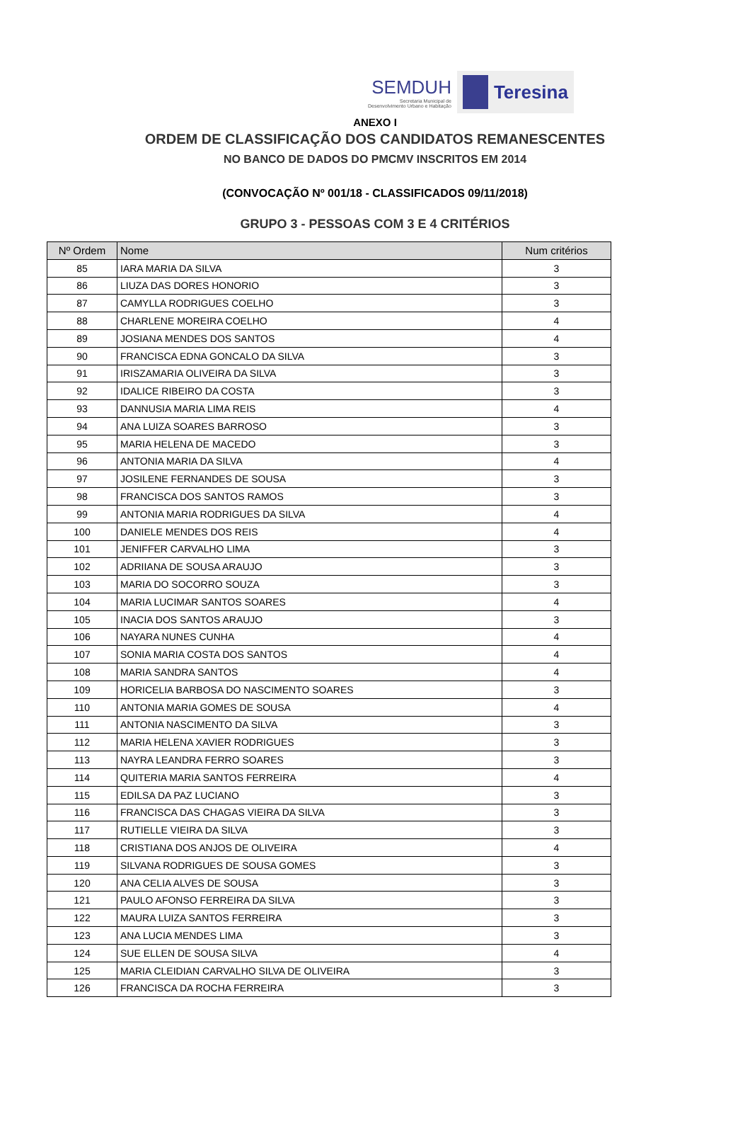SEMDUH
Secretaria Municipal de
Desenvolvimento Urbano e Habitação
Teresina
ANEXO I
ORDEM DE CLASSIFICAÇÃO DOS CANDIDATOS REMANESCENTES
NO BANCO DE DADOS DO PMCMV INSCRITOS EM 2014
(CONVOCAÇÃO Nº 001/18 - CLASSIFICADOS 09/11/2018)
GRUPO 3 - PESSOAS COM 3 E 4 CRITÉRIOS
| Nº Ordem | Nome | Num critérios |
| --- | --- | --- |
| 85 | IARA MARIA DA SILVA | 3 |
| 86 | LIUZA DAS DORES HONORIO | 3 |
| 87 | CAMYLLA RODRIGUES COELHO | 3 |
| 88 | CHARLENE MOREIRA COELHO | 4 |
| 89 | JOSIANA MENDES DOS SANTOS | 4 |
| 90 | FRANCISCA EDNA GONCALO DA SILVA | 3 |
| 91 | IRISZAMARIA OLIVEIRA DA SILVA | 3 |
| 92 | IDALICE RIBEIRO DA COSTA | 3 |
| 93 | DANNUSIA MARIA LIMA REIS | 4 |
| 94 | ANA LUIZA SOARES BARROSO | 3 |
| 95 | MARIA HELENA DE MACEDO | 3 |
| 96 | ANTONIA MARIA DA SILVA | 4 |
| 97 | JOSILENE FERNANDES DE SOUSA | 3 |
| 98 | FRANCISCA DOS SANTOS RAMOS | 3 |
| 99 | ANTONIA MARIA RODRIGUES DA SILVA | 4 |
| 100 | DANIELE MENDES DOS REIS | 4 |
| 101 | JENIFFER CARVALHO LIMA | 3 |
| 102 | ADRIIANA DE SOUSA ARAUJO | 3 |
| 103 | MARIA DO SOCORRO SOUZA | 3 |
| 104 | MARIA LUCIMAR SANTOS SOARES | 4 |
| 105 | INACIA DOS SANTOS ARAUJO | 3 |
| 106 | NAYARA NUNES CUNHA | 4 |
| 107 | SONIA MARIA COSTA DOS SANTOS | 4 |
| 108 | MARIA SANDRA SANTOS | 4 |
| 109 | HORICELIA BARBOSA DO NASCIMENTO SOARES | 3 |
| 110 | ANTONIA MARIA GOMES DE SOUSA | 4 |
| 111 | ANTONIA NASCIMENTO DA SILVA | 3 |
| 112 | MARIA HELENA XAVIER RODRIGUES | 3 |
| 113 | NAYRA LEANDRA FERRO SOARES | 3 |
| 114 | QUITERIA MARIA SANTOS FERREIRA | 4 |
| 115 | EDILSA DA PAZ LUCIANO | 3 |
| 116 | FRANCISCA DAS CHAGAS VIEIRA DA SILVA | 3 |
| 117 | RUTIELLE VIEIRA DA SILVA | 3 |
| 118 | CRISTIANA DOS ANJOS DE OLIVEIRA | 4 |
| 119 | SILVANA RODRIGUES DE SOUSA GOMES | 3 |
| 120 | ANA CELIA ALVES DE SOUSA | 3 |
| 121 | PAULO AFONSO FERREIRA DA SILVA | 3 |
| 122 | MAURA LUIZA SANTOS FERREIRA | 3 |
| 123 | ANA LUCIA MENDES LIMA | 3 |
| 124 | SUE ELLEN DE SOUSA SILVA | 4 |
| 125 | MARIA CLEIDIAN CARVALHO SILVA DE OLIVEIRA | 3 |
| 126 | FRANCISCA DA ROCHA FERREIRA | 3 |